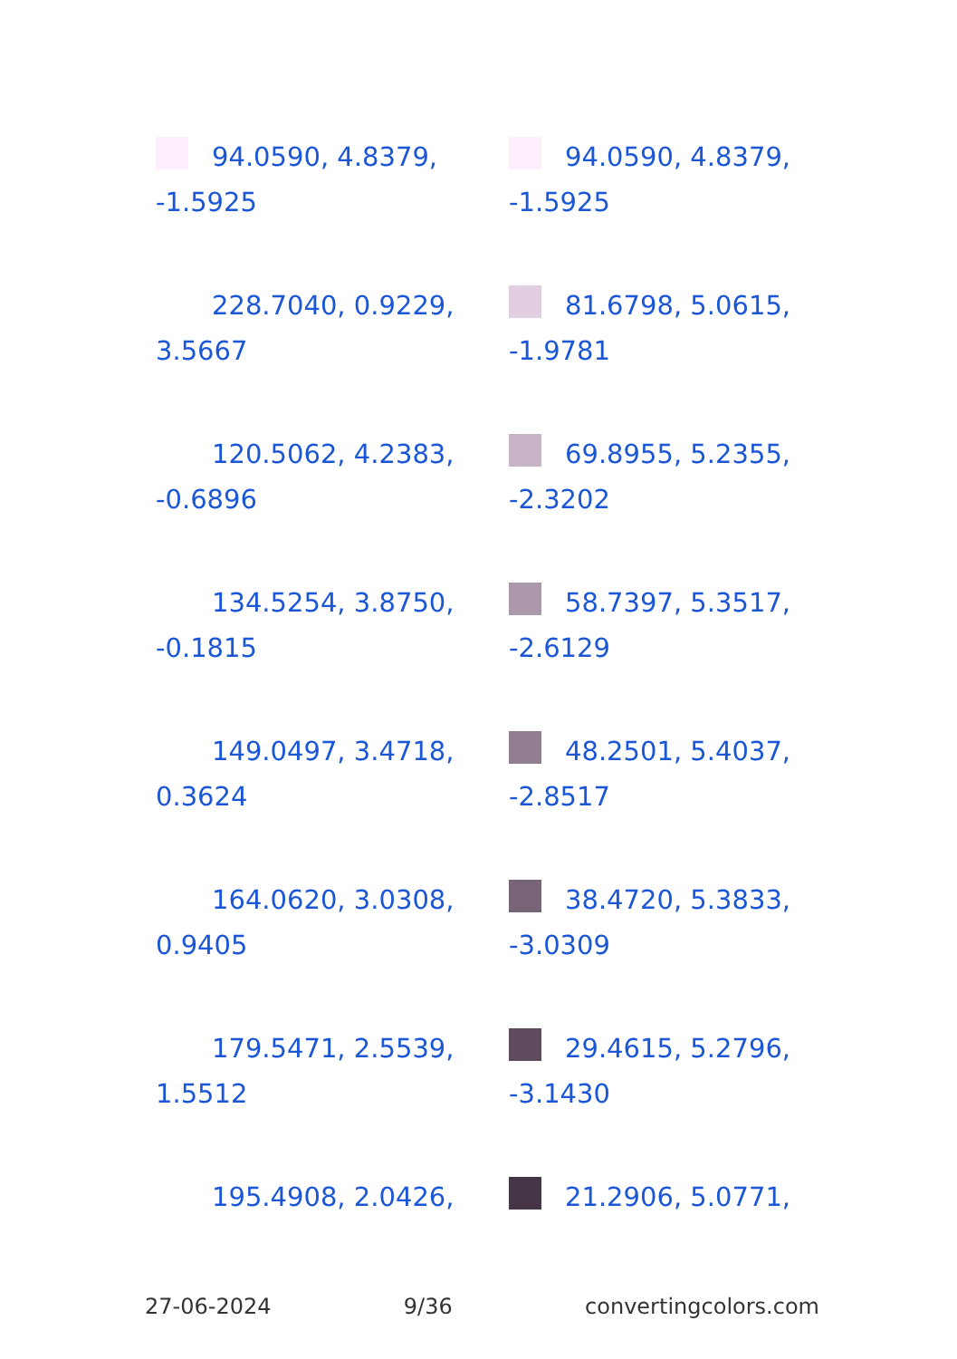94.0590, 4.8379,
-1.5925
94.0590, 4.8379,
-1.5925
228.7040, 0.9229,
3.5667
81.6798, 5.0615,
-1.9781
120.5062, 4.2383,
-0.6896
69.8955, 5.2355,
-2.3202
134.5254, 3.8750,
-0.1815
58.7397, 5.3517,
-2.6129
149.0497, 3.4718,
0.3624
48.2501, 5.4037,
-2.8517
164.0620, 3.0308,
0.9405
38.4720, 5.3833,
-3.0309
179.5471, 2.5539,
1.5512
29.4615, 5.2796,
-3.1430
195.4908, 2.0426,
21.2906, 5.0771,
27-06-2024 9/36 convertingcolors.com